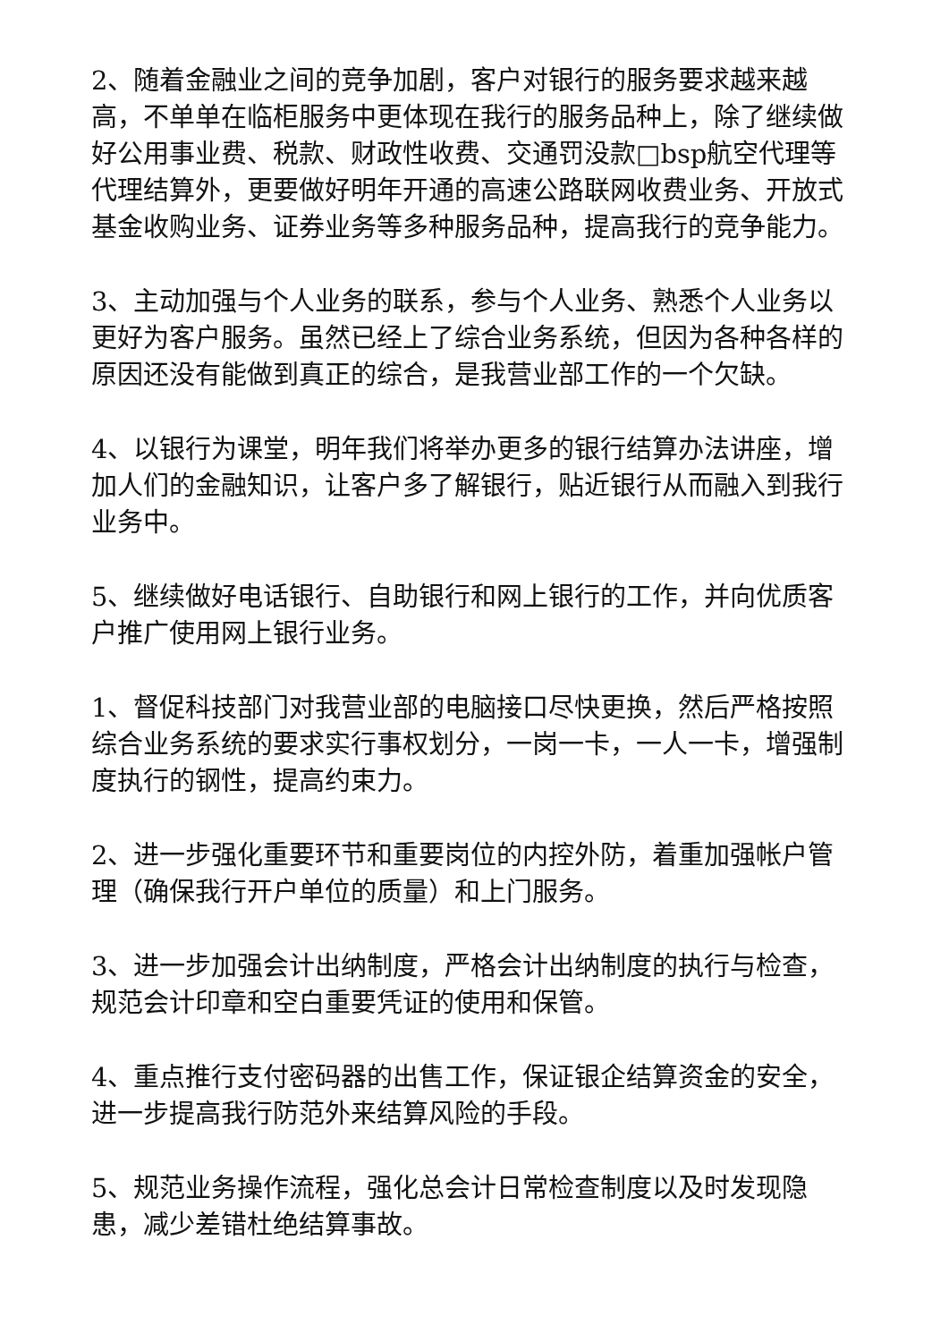2、随着金融业之间的竞争加剧，客户对银行的服务要求越来越高，不单单在临柜服务中更体现在我行的服务品种上，除了继续做好公用事业费、税款、财政性收费、交通罚没款□bsp航空代理等代理结算外，更要做好明年开通的高速公路联网收费业务、开放式基金收购业务、证券业务等多种服务品种，提高我行的竞争能力。
3、主动加强与个人业务的联系，参与个人业务、熟悉个人业务以更好为客户服务。虽然已经上了综合业务系统，但因为各种各样的原因还没有能做到真正的综合，是我营业部工作的一个欠缺。
4、以银行为课堂，明年我们将举办更多的银行结算办法讲座，增加人们的金融知识，让客户多了解银行，贴近银行从而融入到我行业务中。
5、继续做好电话银行、自助银行和网上银行的工作，并向优质客户推广使用网上银行业务。
1、督促科技部门对我营业部的电脑接口尽快更换，然后严格按照综合业务系统的要求实行事权划分，一岗一卡，一人一卡，增强制度执行的钢性，提高约束力。
2、进一步强化重要环节和重要岗位的内控外防，着重加强帐户管理（确保我行开户单位的质量）和上门服务。
3、进一步加强会计出纳制度，严格会计出纳制度的执行与检查，规范会计印章和空白重要凭证的使用和保管。
4、重点推行支付密码器的出售工作，保证银企结算资金的安全，进一步提高我行防范外来结算风险的手段。
5、规范业务操作流程，强化总会计日常检查制度以及时发现隐患，减少差错杜绝结算事故。